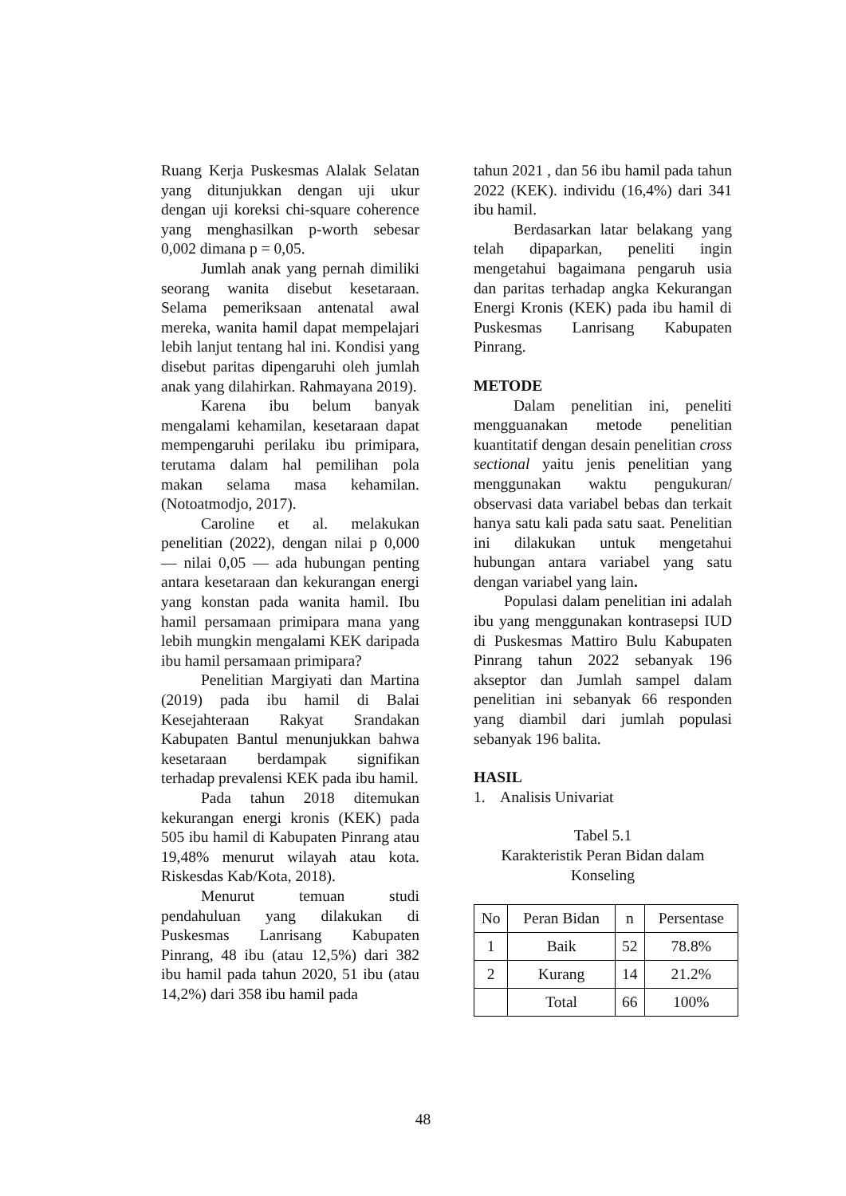Ruang Kerja Puskesmas Alalak Selatan yang ditunjukkan dengan uji ukur dengan uji koreksi chi-square coherence yang menghasilkan p-worth sebesar 0,002 dimana p = 0,05.
Jumlah anak yang pernah dimiliki seorang wanita disebut kesetaraan. Selama pemeriksaan antenatal awal mereka, wanita hamil dapat mempelajari lebih lanjut tentang hal ini. Kondisi yang disebut paritas dipengaruhi oleh jumlah anak yang dilahirkan. Rahmayana 2019).
Karena ibu belum banyak mengalami kehamilan, kesetaraan dapat mempengaruhi perilaku ibu primipara, terutama dalam hal pemilihan pola makan selama masa kehamilan. (Notoatmodjo, 2017).
Caroline et al. melakukan penelitian (2022), dengan nilai p 0,000 — nilai 0,05 — ada hubungan penting antara kesetaraan dan kekurangan energi yang konstan pada wanita hamil. Ibu hamil persamaan primipara mana yang lebih mungkin mengalami KEK daripada ibu hamil persamaan primipara?
Penelitian Margiyati dan Martina (2019) pada ibu hamil di Balai Kesejahteraan Rakyat Srandakan Kabupaten Bantul menunjukkan bahwa kesetaraan berdampak signifikan terhadap prevalensi KEK pada ibu hamil.
Pada tahun 2018 ditemukan kekurangan energi kronis (KEK) pada 505 ibu hamil di Kabupaten Pinrang atau 19,48% menurut wilayah atau kota. Riskesdas Kab/Kota, 2018).
Menurut temuan studi pendahuluan yang dilakukan di Puskesmas Lanrisang Kabupaten Pinrang, 48 ibu (atau 12,5%) dari 382 ibu hamil pada tahun 2020, 51 ibu (atau 14,2%) dari 358 ibu hamil pada
tahun 2021 , dan 56 ibu hamil pada tahun 2022 (KEK). individu (16,4%) dari 341 ibu hamil.
Berdasarkan latar belakang yang telah dipaparkan, peneliti ingin mengetahui bagaimana pengaruh usia dan paritas terhadap angka Kekurangan Energi Kronis (KEK) pada ibu hamil di Puskesmas Lanrisang Kabupaten Pinrang.
METODE
Dalam penelitian ini, peneliti mengguanakan metode penelitian kuantitatif dengan desain penelitian cross sectional yaitu jenis penelitian yang menggunakan waktu pengukuran/ observasi data variabel bebas dan terkait hanya satu kali pada satu saat. Penelitian ini dilakukan untuk mengetahui hubungan antara variabel yang satu dengan variabel yang lain.
Populasi dalam penelitian ini adalah ibu yang menggunakan kontrasepsi IUD di Puskesmas Mattiro Bulu Kabupaten Pinrang tahun 2022 sebanyak 196 akseptor dan Jumlah sampel dalam penelitian ini sebanyak 66 responden yang diambil dari jumlah populasi sebanyak 196 balita.
HASIL
1. Analisis Univariat
Tabel 5.1
Karakteristik Peran Bidan dalam
Konseling
| No | Peran Bidan | n | Persentase |
| --- | --- | --- | --- |
| 1 | Baik | 52 | 78.8% |
| 2 | Kurang | 14 | 21.2% |
| | Total | 66 | 100% |
48